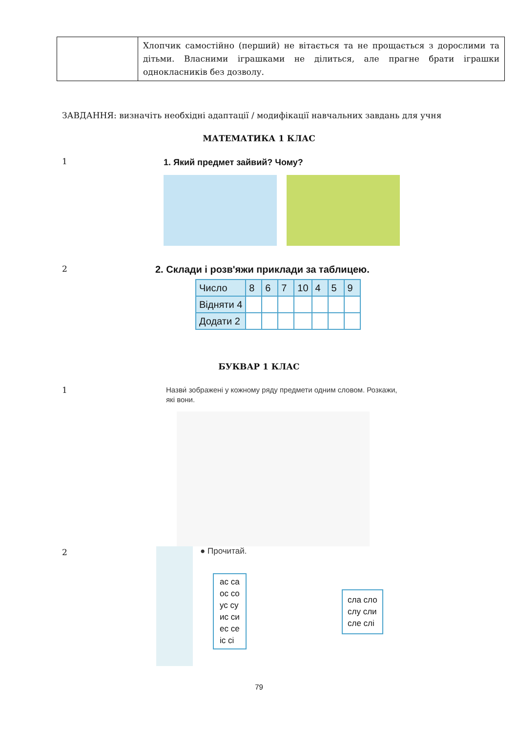| | Хлопчик самостійно (перший) не вітається та не прощається з дорослими та дітьми. Власними іграшками не ділиться, але прагне брати іграшки однокласників без дозволу. |
ЗАВДАННЯ: визначіть необхідні адаптації / модифікації навчальних завдань для учня
МАТЕМАТИКА 1 КЛАС
1 1. Який предмет зайвий? Чому?
2
2. Склади і розв'яжи приклади за таблицею.
| Число | 8 | 6 | 7 | 10 | 4 | 5 | 9 |
| Відняти 4 | | | | | | | |
| Додати 2 | | | | | | | |
БУКВАР 1 КЛАС
1
Назви́ зображені у кожному ряду предмети одним словом. Розкажи, які вони.
2
● Прочитай.
ас ca
ос со
ус су
ис си
ес се
іс сі
сла сло
слу сли
сле слі
79